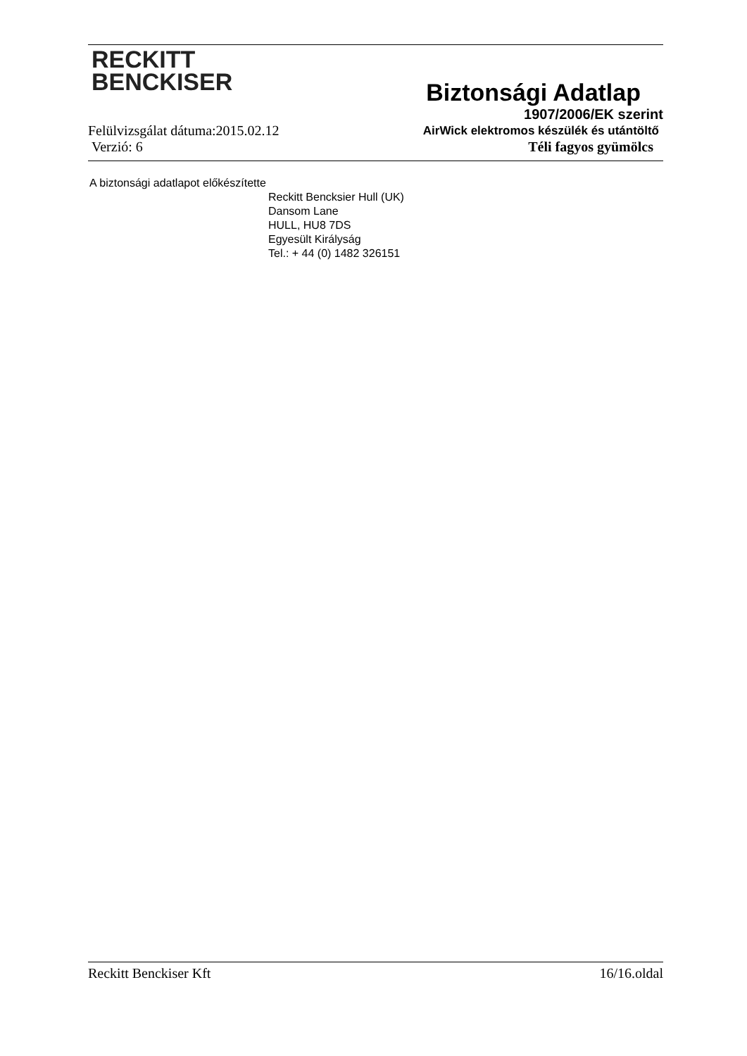RECKITT
BENCKISER
Biztonsági Adatlap
1907/2006/EK szerint
Felülvizsgálat dátuma:2015.02.12 AirWick elektromos készülék és utántöltő
Verzió: 6 Téli fagyos gyümölcs
A biztonsági adatlapot előkészítette
Reckitt Bencksier Hull (UK)
Dansom Lane
HULL, HU8 7DS
Egyesült Királyság
Tel.: + 44 (0) 1482 326151
Reckitt Benckiser Kft 16/16.oldal